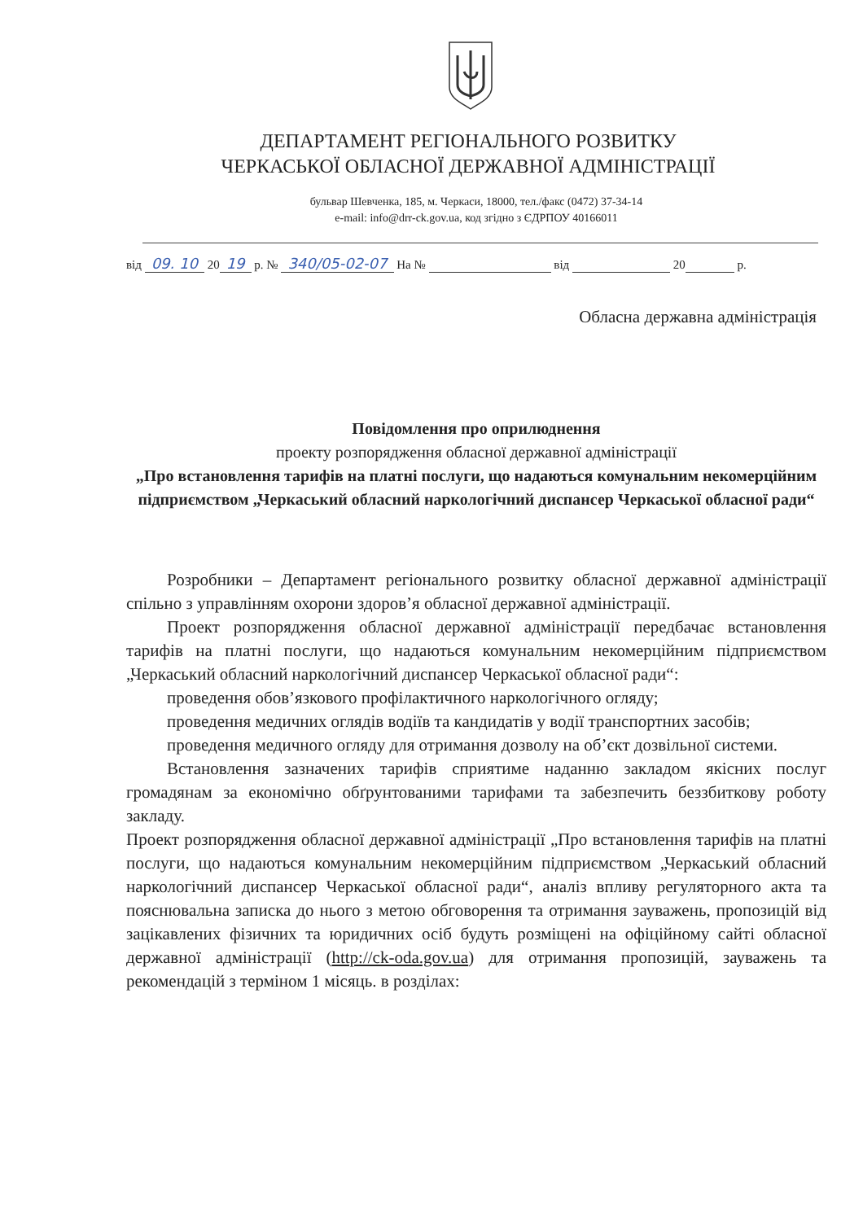ДЕПАРТАМЕНТ РЕГІОНАЛЬНОГО РОЗВИТКУ
ЧЕРКАСЬКОЇ ОБЛАСНОЇ ДЕРЖАВНОЇ АДМІНІСТРАЦІЇ
бульвар Шевченка, 185, м. Черкаси, 18000, тел./факс (0472) 37-34-14
e-mail: info@drr-ck.gov.ua, код згідно з ЄДРПОУ 40166011
від 09. 10 20 19 р. № 340/05-02-07 На № від 20 р.
Обласна державна адміністрація
Повідомлення про оприлюднення
проекту розпорядження обласної державної адміністрації
„Про встановлення тарифів на платні послуги, що надаються комунальним некомерційним підприємством „Черкаський обласний наркологічний диспансер Черкаської обласної ради“
Розробники – Департамент регіонального розвитку обласної державної адміністрації спільно з управлінням охорони здоров’я обласної державної адміністрації.
Проект розпорядження обласної державної адміністрації передбачає встановлення тарифів на платні послуги, що надаються комунальним некомерційним підприємством „Черкаський обласний наркологічний диспансер Черкаської обласної ради“:
проведення обов’язкового профілактичного наркологічного огляду;
проведення медичних оглядів водіїв та кандидатів у водії транспортних засобів;
проведення медичного огляду для отримання дозволу на об’єкт дозвільної системи.
Встановлення зазначених тарифів сприятиме наданню закладом якісних послуг громадянам за економічно обґрунтованими тарифами та забезпечить беззбиткову роботу закладу.
Проект розпорядження обласної державної адміністрації „Про встановлення тарифів на платні послуги, що надаються комунальним некомерційним підприємством „Черкаський обласний наркологічний диспансер Черкаської обласної ради“, аналіз впливу регуляторного акта та пояснювальна записка до нього з метою обговорення та отримання зауважень, пропозицій від зацікавлених фізичних та юридичних осіб будуть розміщені на офіційному сайті обласної державної адміністрації (http://ck-oda.gov.ua) для отримання пропозицій, зауважень та рекомендацій з терміном 1 місяць. в розділах: